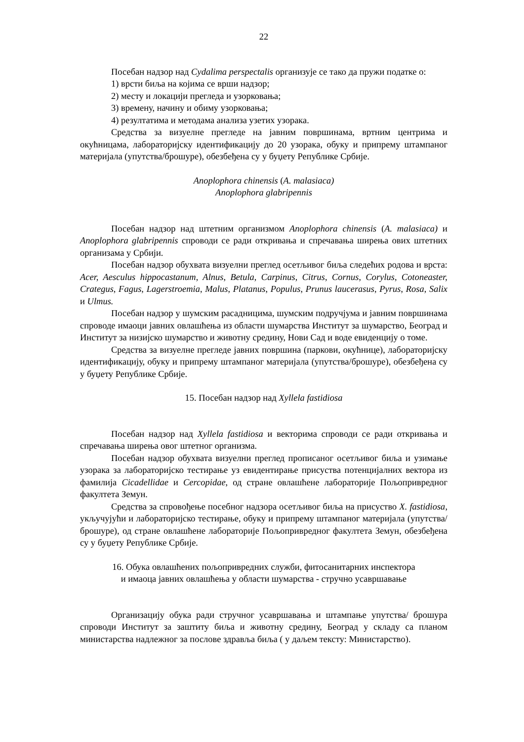22
Посебан надзор над Cydalima perspectalis организује се тако да пружи податке о:
1) врсти биља на којима се врши надзор;
2) месту и локацији прегледа и узорковања;
3) времену, начину и обиму узорковања;
4) резултатима и методама анализа узетих узорака.
Средства за визуелне прегледе на јавним површинама, вртним центрима и окућницама, лабораторијску идентификацију до 20 узорака, обуку и припрему штампаног материјала (упутства/брошуре), обезбеђена су у буџету Републике Србије.
Anoplophora chinensis (A. malasiaca)
Anoplophora glabripennis
Посебан надзор над штетним организмом Anoplophora chinensis (A. malasiaca) и Anoplophora glabripennis спроводи се ради откривања и спречавања ширења ових штетних организама у Србији.
Посебан надзор обухвата визуелни преглед осетљивог биља следећих родова и врста: Acer, Aesculus hippocastanum, Alnus, Betula, Carpinus, Citrus, Cornus, Corylus, Cotoneaster, Crategus, Fagus, Lagerstroemia, Malus, Platanus, Populus, Prunus laucerasus, Pyrus, Rosa, Salix и Ulmus.
Посебан надзор у шумским расадницима, шумским подручјума и јавним површинама спроводе имаоци јавних овлашћења из области шумарства Институт за шумарство, Београд и Институт за низијско шумарство и животну средину, Нови Сад и воде евиденцију о томе.
Средства за визуелне прегледе јавних површина (паркови, окућнице), лабораторијску идентификацију, обуку и припрему штампаног материјала (упутства/брошуре), обезбеђена су у буџету Републике Србије.
15. Посебан надзор над Xyllela fastidiosa
Посебан надзор над Xyllela fastidiosa и векторима спроводи се ради откривања и спречавања ширења овог штетног организма.
Посебан надзор обухвата визуелни преглед прописаног осетљивог биља и узимање узорака за лабораторијско тестирање уз евидентирање присуства потенцијалних вектора из фамилија Cicadellidae и Cercopidae, од стране овлашћене лабораторије Пољопривредног факултета Земун.
Средства за спровођење посебног надзора осетљивог биља на присуство X. fastidiosa, укључујући и лабораторијско тестирање, обуку и припрему штампаног материјала (упутства/брошуре), од стране овлашћене лабораторије Пољопривредног факултета Земун, обезбеђена су у буџету Републике Србије.
16. Обука овлашћених пољопривредних служби, фитосанитарних инспектора
и имаоца јавних овлашћења у области шумарства - стручно усавршавање
Организацију обука ради стручног усавршавања и штампање упутства/ брошура спроводи Институт за заштиту биља и животну средину, Београд у складу са планом министарства надлежног за послове здравља биља ( у даљем тексту: Министарство).